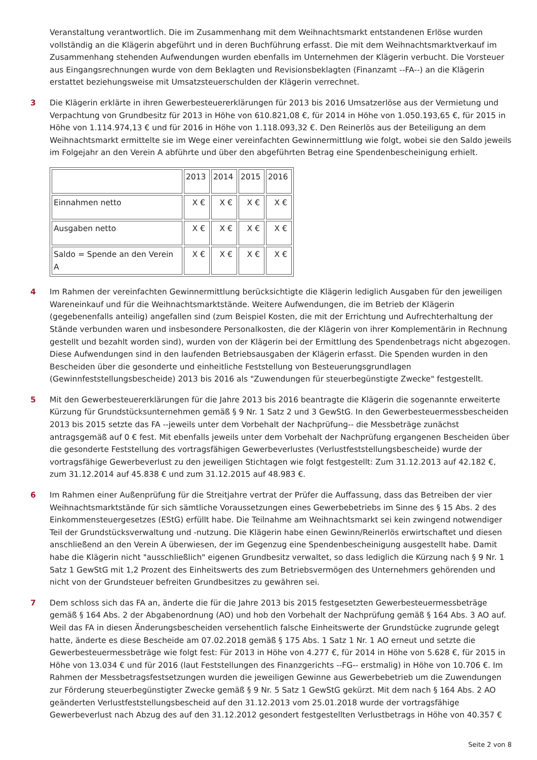Veranstaltung verantwortlich. Die im Zusammenhang mit dem Weihnachtsmarkt entstandenen Erlöse wurden vollständig an die Klägerin abgeführt und in deren Buchführung erfasst. Die mit dem Weihnachtsmarktverkauf im Zusammenhang stehenden Aufwendungen wurden ebenfalls im Unternehmen der Klägerin verbucht. Die Vorsteuer aus Eingangsrechnungen wurde von dem Beklagten und Revisionsbeklagten (Finanzamt --FA--) an die Klägerin erstattet beziehungsweise mit Umsatzsteuerschulden der Klägerin verrechnet.
3 Die Klägerin erklärte in ihren Gewerbesteuererklärungen für 2013 bis 2016 Umsatzerlöse aus der Vermietung und Verpachtung von Grundbesitz für 2013 in Höhe von 610.821,08 €, für 2014 in Höhe von 1.050.193,65 €, für 2015 in Höhe von 1.114.974,13 € und für 2016 in Höhe von 1.118.093,32 €. Den Reinerlös aus der Beteiligung an dem Weihnachtsmarkt ermittelte sie im Wege einer vereinfachten Gewinnermittlung wie folgt, wobei sie den Saldo jeweils im Folgejahr an den Verein A abführte und über den abgeführten Betrag eine Spendenbescheinigung erhielt.
| | 2013 | 2014 | 2015 | 2016 |
| Einnahmen netto | X € | X € | X € | X € |
| Ausgaben netto | X € | X € | X € | X € |
| Saldo = Spende an den Verein A | X € | X € | X € | X € |
4 Im Rahmen der vereinfachten Gewinnermittlung berücksichtigte die Klägerin lediglich Ausgaben für den jeweiligen Wareneinkauf und für die Weihnachtsmarktstände. Weitere Aufwendungen, die im Betrieb der Klägerin (gegebenenfalls anteilig) angefallen sind (zum Beispiel Kosten, die mit der Errichtung und Aufrechterhaltung der Stände verbunden waren und insbesondere Personalkosten, die der Klägerin von ihrer Komplementärin in Rechnung gestellt und bezahlt worden sind), wurden von der Klägerin bei der Ermittlung des Spendenbetrags nicht abgezogen. Diese Aufwendungen sind in den laufenden Betriebsausgaben der Klägerin erfasst. Die Spenden wurden in den Bescheiden über die gesonderte und einheitliche Feststellung von Besteuerungsgrundlagen (Gewinnfeststellungsbescheide) 2013 bis 2016 als "Zuwendungen für steuerbegünstigte Zwecke" festgestellt.
5 Mit den Gewerbesteuererklärungen für die Jahre 2013 bis 2016 beantragte die Klägerin die sogenannte erweiterte Kürzung für Grundstücksunternehmen gemäß § 9 Nr. 1 Satz 2 und 3 GewStG. In den Gewerbesteuermessbescheiden 2013 bis 2015 setzte das FA --jeweils unter dem Vorbehalt der Nachprüfung-- die Messbeträge zunächst antragsgemäß auf 0 € fest. Mit ebenfalls jeweils unter dem Vorbehalt der Nachprüfung ergangenen Bescheiden über die gesonderte Feststellung des vortragsfähigen Gewerbeverlustes (Verlustfeststellungsbescheide) wurde der vortragsfähige Gewerbeverlust zu den jeweiligen Stichtagen wie folgt festgestellt: Zum 31.12.2013 auf 42.182 €, zum 31.12.2014 auf 45.838 € und zum 31.12.2015 auf 48.983 €.
6 Im Rahmen einer Außenprüfung für die Streitjahre vertrat der Prüfer die Auffassung, dass das Betreiben der vier Weihnachtsmarktstände für sich sämtliche Voraussetzungen eines Gewerbebetriebs im Sinne des § 15 Abs. 2 des Einkommensteuergesetzes (EStG) erfüllt habe. Die Teilnahme am Weihnachtsmarkt sei kein zwingend notwendiger Teil der Grundstücksverwaltung und -nutzung. Die Klägerin habe einen Gewinn/Reinerlös erwirtschaftet und diesen anschließend an den Verein A überwiesen, der im Gegenzug eine Spendenbescheinigung ausgestellt habe. Damit habe die Klägerin nicht "ausschließlich" eigenen Grundbesitz verwaltet, so dass lediglich die Kürzung nach § 9 Nr. 1 Satz 1 GewStG mit 1,2 Prozent des Einheitswerts des zum Betriebsvermögen des Unternehmers gehörenden und nicht von der Grundsteuer befreiten Grundbesitzes zu gewähren sei.
7 Dem schloss sich das FA an, änderte die für die Jahre 2013 bis 2015 festgesetzten Gewerbesteuermessbeträge gemäß § 164 Abs. 2 der Abgabenordnung (AO) und hob den Vorbehalt der Nachprüfung gemäß § 164 Abs. 3 AO auf. Weil das FA in diesen Änderungsbescheiden versehentlich falsche Einheitswerte der Grundstücke zugrunde gelegt hatte, änderte es diese Bescheide am 07.02.2018 gemäß § 175 Abs. 1 Satz 1 Nr. 1 AO erneut und setzte die Gewerbesteuermessbeträge wie folgt fest: Für 2013 in Höhe von 4.277 €, für 2014 in Höhe von 5.628 €, für 2015 in Höhe von 13.034 € und für 2016 (laut Feststellungen des Finanzgerichts --FG-- erstmalig) in Höhe von 10.706 €. Im Rahmen der Messbetragsfestsetzungen wurden die jeweiligen Gewinne aus Gewerbebetrieb um die Zuwendungen zur Förderung steuerbegünstigter Zwecke gemäß § 9 Nr. 5 Satz 1 GewStG gekürzt. Mit dem nach § 164 Abs. 2 AO geänderten Verlustfeststellungsbescheid auf den 31.12.2013 vom 25.01.2018 wurde der vortragsfähige Gewerbeverlust nach Abzug des auf den 31.12.2012 gesondert festgestellten Verlustbetrags in Höhe von 40.357 €
Seite 2 von 8